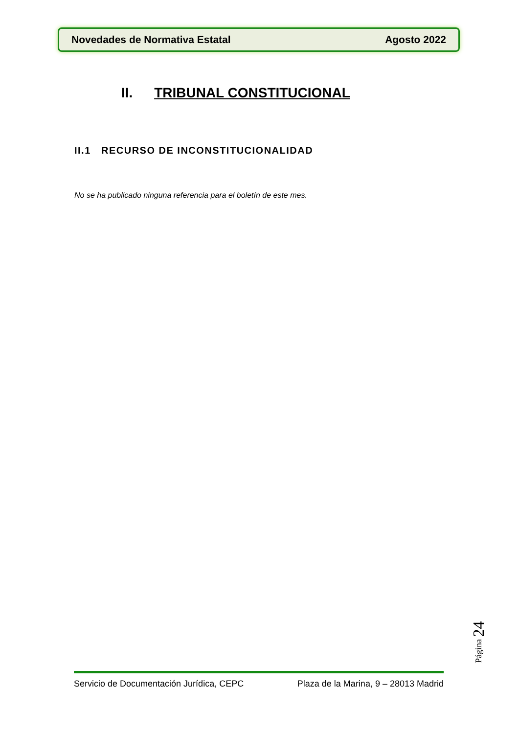Novedades de Normativa Estatal Agosto 2022
II. TRIBUNAL CONSTITUCIONAL
II.1 RECURSO DE INCONSTITUCIONALIDAD
No se ha publicado ninguna referencia para el boletín de este mes.
Página 24
Servicio de Documentación Jurídica, CEPC Plaza de la Marina, 9 – 28013 Madrid